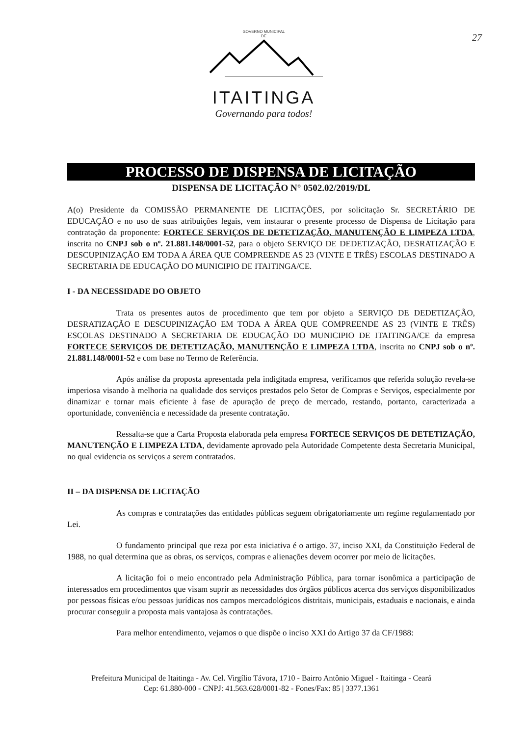27
GOVERNO MUNICIPAL
DE
ITAITINGA
Governando para todos!
PROCESSO DE DISPENSA DE LICITAÇÃO
DISPENSA DE LICITAÇÃO N° 0502.02/2019/DL
A(o) Presidente da COMISSÃO PERMANENTE DE LICITAÇÕES, por solicitação Sr. SECRETÁRIO DE EDUCAÇÃO e no uso de suas atribuições legais, vem instaurar o presente processo de Dispensa de Licitação para contratação da proponente: FORTECE SERVIÇOS DE DETETIZAÇÃO, MANUTENÇÃO E LIMPEZA LTDA, inscrita no CNPJ sob o nº. 21.881.148/0001-52, para o objeto SERVIÇO DE DEDETIZAÇÃO, DESRATIZAÇÃO E DESCUPINIZAÇÃO EM TODA A ÁREA QUE COMPREENDE AS 23 (VINTE E TRÊS) ESCOLAS DESTINADO A SECRETARIA DE EDUCAÇÃO DO MUNICIPIO DE ITAITINGA/CE.
I - DA NECESSIDADE DO OBJETO
Trata os presentes autos de procedimento que tem por objeto a SERVIÇO DE DEDETIZAÇÃO, DESRATIZAÇÃO E DESCUPINIZAÇÃO EM TODA A ÁREA QUE COMPREENDE AS 23 (VINTE E TRÊS) ESCOLAS DESTINADO A SECRETARIA DE EDUCAÇÃO DO MUNICIPIO DE ITAITINGA/CE da empresa FORTECE SERVIÇOS DE DETETIZAÇÃO, MANUTENÇÃO E LIMPEZA LTDA, inscrita no CNPJ sob o nº. 21.881.148/0001-52 e com base no Termo de Referência.
Após análise da proposta apresentada pela indigitada empresa, verificamos que referida solução revela-se imperiosa visando à melhoria na qualidade dos serviços prestados pelo Setor de Compras e Serviços, especialmente por dinamizar e tornar mais eficiente à fase de apuração de preço de mercado, restando, portanto, caracterizada a oportunidade, conveniência e necessidade da presente contratação.
Ressalta-se que a Carta Proposta elaborada pela empresa FORTECE SERVIÇOS DE DETETIZAÇÃO, MANUTENÇÃO E LIMPEZA LTDA, devidamente aprovado pela Autoridade Competente desta Secretaria Municipal, no qual evidencia os serviços a serem contratados.
II – DA DISPENSA DE LICITAÇÃO
As compras e contratações das entidades públicas seguem obrigatoriamente um regime regulamentado por Lei.
O fundamento principal que reza por esta iniciativa é o artigo. 37, inciso XXI, da Constituição Federal de 1988, no qual determina que as obras, os serviços, compras e alienações devem ocorrer por meio de licitações.
A licitação foi o meio encontrado pela Administração Pública, para tornar isonômica a participação de interessados em procedimentos que visam suprir as necessidades dos órgãos públicos acerca dos serviços disponibilizados por pessoas físicas e/ou pessoas jurídicas nos campos mercadológicos distritais, municipais, estaduais e nacionais, e ainda procurar conseguir a proposta mais vantajosa às contratações.
Para melhor entendimento, vejamos o que dispõe o inciso XXI do Artigo 37 da CF/1988:
Prefeitura Municipal de Itaitinga - Av. Cel. Virgílio Távora, 1710 - Bairro Antônio Miguel - Itaitinga - Ceará
Cep: 61.880-000 - CNPJ: 41.563.628/0001-82 - Fones/Fax: 85 | 3377.1361